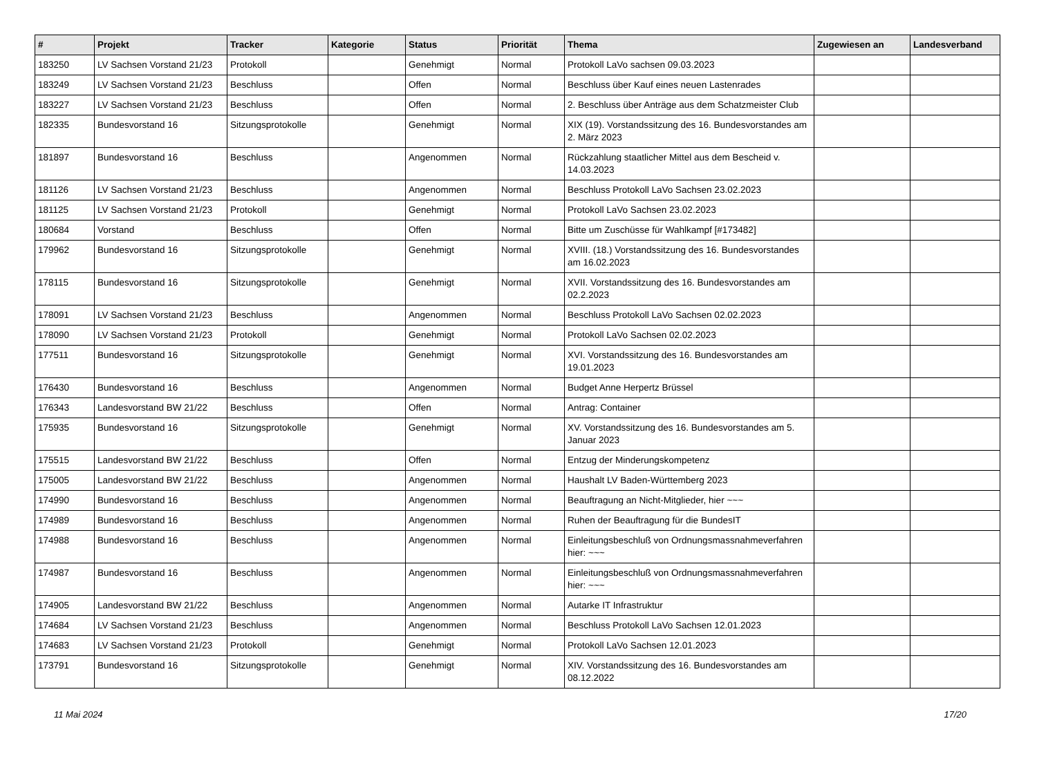| # | Projekt | Tracker | Kategorie | Status | Priorität | Thema | Zugewiesen an | Landesverband |
| --- | --- | --- | --- | --- | --- | --- | --- | --- |
| 183250 | LV Sachsen Vorstand 21/23 | Protokoll | | Genehmigt | Normal | Protokoll LaVo sachsen 09.03.2023 | | |
| 183249 | LV Sachsen Vorstand 21/23 | Beschluss | | Offen | Normal | Beschluss über Kauf eines neuen Lastenrades | | |
| 183227 | LV Sachsen Vorstand 21/23 | Beschluss | | Offen | Normal | 2. Beschluss über Anträge aus dem Schatzmeister Club | | |
| 182335 | Bundesvorstand 16 | Sitzungsprotokolle | | Genehmigt | Normal | XIX (19). Vorstandssitzung des 16. Bundesvorstandes am 2. März 2023 | | |
| 181897 | Bundesvorstand 16 | Beschluss | | Angenommen | Normal | Rückzahlung staatlicher Mittel aus dem Bescheid v. 14.03.2023 | | |
| 181126 | LV Sachsen Vorstand 21/23 | Beschluss | | Angenommen | Normal | Beschluss Protokoll LaVo Sachsen 23.02.2023 | | |
| 181125 | LV Sachsen Vorstand 21/23 | Protokoll | | Genehmigt | Normal | Protokoll LaVo Sachsen 23.02.2023 | | |
| 180684 | Vorstand | Beschluss | | Offen | Normal | Bitte um Zuschüsse für Wahlkampf [#173482] | | |
| 179962 | Bundesvorstand 16 | Sitzungsprotokolle | | Genehmigt | Normal | XVIII. (18.) Vorstandssitzung des 16. Bundesvorstandes am 16.02.2023 | | |
| 178115 | Bundesvorstand 16 | Sitzungsprotokolle | | Genehmigt | Normal | XVII. Vorstandssitzung des 16. Bundesvorstandes am 02.2.2023 | | |
| 178091 | LV Sachsen Vorstand 21/23 | Beschluss | | Angenommen | Normal | Beschluss Protokoll LaVo Sachsen 02.02.2023 | | |
| 178090 | LV Sachsen Vorstand 21/23 | Protokoll | | Genehmigt | Normal | Protokoll LaVo Sachsen 02.02.2023 | | |
| 177511 | Bundesvorstand 16 | Sitzungsprotokolle | | Genehmigt | Normal | XVI. Vorstandssitzung des 16. Bundesvorstandes am 19.01.2023 | | |
| 176430 | Bundesvorstand 16 | Beschluss | | Angenommen | Normal | Budget Anne Herpertz Brüssel | | |
| 176343 | Landesvorstand BW 21/22 | Beschluss | | Offen | Normal | Antrag: Container | | |
| 175935 | Bundesvorstand 16 | Sitzungsprotokolle | | Genehmigt | Normal | XV. Vorstandssitzung des 16. Bundesvorstandes am 5. Januar 2023 | | |
| 175515 | Landesvorstand BW 21/22 | Beschluss | | Offen | Normal | Entzug der Minderungskompetenz | | |
| 175005 | Landesvorstand BW 21/22 | Beschluss | | Angenommen | Normal | Haushalt LV Baden-Württemberg 2023 | | |
| 174990 | Bundesvorstand 16 | Beschluss | | Angenommen | Normal | Beauftragung an Nicht-Mitglieder, hier ~~~ | | |
| 174989 | Bundesvorstand 16 | Beschluss | | Angenommen | Normal | Ruhen der Beauftragung für die BundesIT | | |
| 174988 | Bundesvorstand 16 | Beschluss | | Angenommen | Normal | Einleitungsbeschluß von Ordnungsmassnahmeverfahren hier: ~~~ | | |
| 174987 | Bundesvorstand 16 | Beschluss | | Angenommen | Normal | Einleitungsbeschluß von Ordnungsmassnahmeverfahren hier: ~~~ | | |
| 174905 | Landesvorstand BW 21/22 | Beschluss | | Angenommen | Normal | Autarke IT Infrastruktur | | |
| 174684 | LV Sachsen Vorstand 21/23 | Beschluss | | Angenommen | Normal | Beschluss Protokoll LaVo Sachsen 12.01.2023 | | |
| 174683 | LV Sachsen Vorstand 21/23 | Protokoll | | Genehmigt | Normal | Protokoll LaVo Sachsen 12.01.2023 | | |
| 173791 | Bundesvorstand 16 | Sitzungsprotokolle | | Genehmigt | Normal | XIV. Vorstandssitzung des 16. Bundesvorstandes am 08.12.2022 | | |
11 Mai 2024 17/20